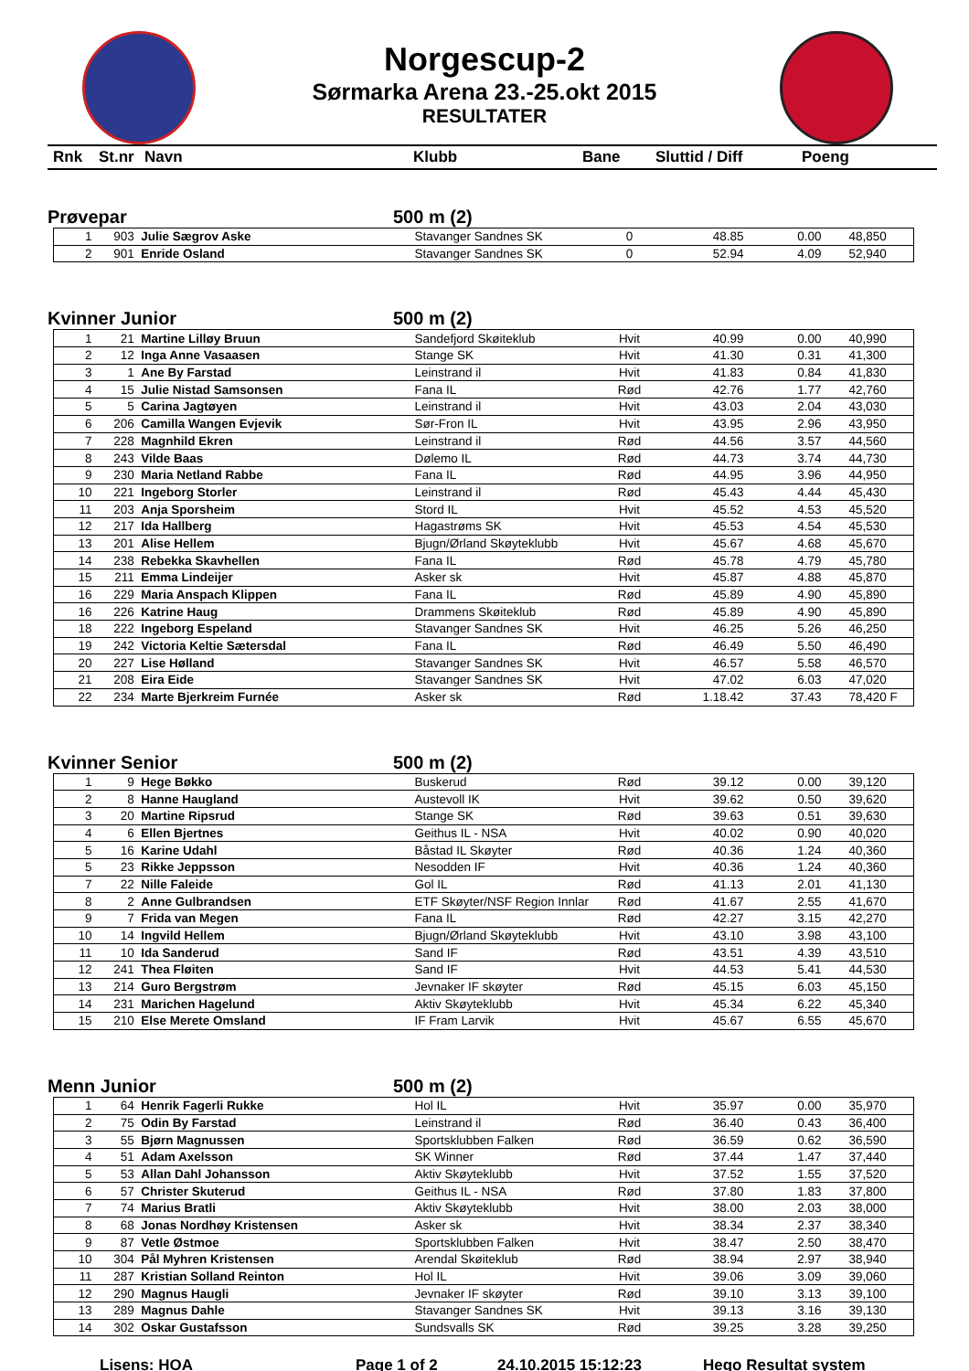Norgescup-2
Sørmarka Arena 23.-25.okt 2015
RESULTATER
Rnk St.nr Navn Klubb Bane Sluttid / Diff Poeng
Prøvepar 500 m (2)
| 1 | 903 | Julie Sægrov Aske | Stavanger Sandnes SK | 0 | 48.85 | 0.00 | 48,850 |
| 2 | 901 | Enride Osland | Stavanger Sandnes SK | 0 | 52.94 | 4.09 | 52,940 |
Kvinner Junior 500 m (2)
| 1 | 21 | Martine Lilløy Bruun | Sandefjord Skøiteklub | Hvit | 40.99 | 0.00 | 40,990 |
| 2 | 12 | Inga Anne Vasaasen | Stange SK | Hvit | 41.30 | 0.31 | 41,300 |
| 3 | 1 | Ane By Farstad | Leinstrand il | Hvit | 41.83 | 0.84 | 41,830 |
| 4 | 15 | Julie Nistad Samsonsen | Fana IL | Rød | 42.76 | 1.77 | 42,760 |
| 5 | 5 | Carina Jagtøyen | Leinstrand il | Hvit | 43.03 | 2.04 | 43,030 |
| 6 | 206 | Camilla Wangen Evjevik | Sør-Fron IL | Hvit | 43.95 | 2.96 | 43,950 |
| 7 | 228 | Magnhild Ekren | Leinstrand il | Rød | 44.56 | 3.57 | 44,560 |
| 8 | 243 | Vilde Baas | Dølemo IL | Rød | 44.73 | 3.74 | 44,730 |
| 9 | 230 | Maria Netland Rabbe | Fana IL | Rød | 44.95 | 3.96 | 44,950 |
| 10 | 221 | Ingeborg Storler | Leinstrand il | Rød | 45.43 | 4.44 | 45,430 |
| 11 | 203 | Anja Sporsheim | Stord IL | Hvit | 45.52 | 4.53 | 45,520 |
| 12 | 217 | Ida Hallberg | Hagastrøms SK | Hvit | 45.53 | 4.54 | 45,530 |
| 13 | 201 | Alise Hellem | Bjugn/Ørland Skøyteklubb | Hvit | 45.67 | 4.68 | 45,670 |
| 14 | 238 | Rebekka Skavhellen | Fana IL | Rød | 45.78 | 4.79 | 45,780 |
| 15 | 211 | Emma Lindeijer | Asker sk | Hvit | 45.87 | 4.88 | 45,870 |
| 16 | 229 | Maria Anspach Klippen | Fana IL | Rød | 45.89 | 4.90 | 45,890 |
| 16 | 226 | Katrine Haug | Drammens Skøiteklub | Rød | 45.89 | 4.90 | 45,890 |
| 18 | 222 | Ingeborg Espeland | Stavanger Sandnes SK | Hvit | 46.25 | 5.26 | 46,250 |
| 19 | 242 | Victoria Keltie Sætersdal | Fana IL | Rød | 46.49 | 5.50 | 46,490 |
| 20 | 227 | Lise Hølland | Stavanger Sandnes SK | Hvit | 46.57 | 5.58 | 46,570 |
| 21 | 208 | Eira Eide | Stavanger Sandnes SK | Hvit | 47.02 | 6.03 | 47,020 |
| 22 | 234 | Marte Bjerkreim Furnée | Asker sk | Rød | 1.18.42 | 37.43 | 78,420 F |
Kvinner Senior 500 m (2)
| 1 | 9 | Hege Bøkko | Buskerud | Rød | 39.12 | 0.00 | 39,120 |
| 2 | 8 | Hanne Haugland | Austevoll IK | Hvit | 39.62 | 0.50 | 39,620 |
| 3 | 20 | Martine Ripsrud | Stange SK | Rød | 39.63 | 0.51 | 39,630 |
| 4 | 6 | Ellen Bjertnes | Geithus IL - NSA | Hvit | 40.02 | 0.90 | 40,020 |
| 5 | 16 | Karine Udahl | Båstad IL Skøyter | Rød | 40.36 | 1.24 | 40,360 |
| 5 | 23 | Rikke Jeppsson | Nesodden IF | Hvit | 40.36 | 1.24 | 40,360 |
| 7 | 22 | Nille Faleide | Gol IL | Rød | 41.13 | 2.01 | 41,130 |
| 8 | 2 | Anne Gulbrandsen | ETF Skøyter/NSF Region Innlar | Rød | 41.67 | 2.55 | 41,670 |
| 9 | 7 | Frida van Megen | Fana IL | Rød | 42.27 | 3.15 | 42,270 |
| 10 | 14 | Ingvild Hellem | Bjugn/Ørland Skøyteklubb | Hvit | 43.10 | 3.98 | 43,100 |
| 11 | 10 | Ida Sanderud | Sand IF | Rød | 43.51 | 4.39 | 43,510 |
| 12 | 241 | Thea Fløiten | Sand IF | Hvit | 44.53 | 5.41 | 44,530 |
| 13 | 214 | Guro Bergstrøm | Jevnaker IF skøyter | Rød | 45.15 | 6.03 | 45,150 |
| 14 | 231 | Marichen Hagelund | Aktiv Skøyteklubb | Hvit | 45.34 | 6.22 | 45,340 |
| 15 | 210 | Else Merete Omsland | IF Fram Larvik | Hvit | 45.67 | 6.55 | 45,670 |
Menn Junior 500 m (2)
| 1 | 64 | Henrik Fagerli Rukke | Hol IL | Hvit | 35.97 | 0.00 | 35,970 |
| 2 | 75 | Odin By Farstad | Leinstrand il | Rød | 36.40 | 0.43 | 36,400 |
| 3 | 55 | Bjørn Magnussen | Sportsklubben Falken | Rød | 36.59 | 0.62 | 36,590 |
| 4 | 51 | Adam Axelsson | SK Winner | Rød | 37.44 | 1.47 | 37,440 |
| 5 | 53 | Allan Dahl Johansson | Aktiv Skøyteklubb | Hvit | 37.52 | 1.55 | 37,520 |
| 6 | 57 | Christer Skuterud | Geithus IL - NSA | Rød | 37.80 | 1.83 | 37,800 |
| 7 | 74 | Marius Bratli | Aktiv Skøyteklubb | Hvit | 38.00 | 2.03 | 38,000 |
| 8 | 68 | Jonas Nordhøy Kristensen | Asker sk | Hvit | 38.34 | 2.37 | 38,340 |
| 9 | 87 | Vetle Østmoe | Sportsklubben Falken | Hvit | 38.47 | 2.50 | 38,470 |
| 10 | 304 | Pål Myhren Kristensen | Arendal Skøiteklub | Rød | 38.94 | 2.97 | 38,940 |
| 11 | 287 | Kristian Solland Reinton | Hol IL | Hvit | 39.06 | 3.09 | 39,060 |
| 12 | 290 | Magnus Haugli | Jevnaker IF skøyter | Rød | 39.10 | 3.13 | 39,100 |
| 13 | 289 | Magnus Dahle | Stavanger Sandnes SK | Hvit | 39.13 | 3.16 | 39,130 |
| 14 | 302 | Oskar Gustafsson | Sundsvalls SK | Rød | 39.25 | 3.28 | 39,250 |
Lisens: HOA Page 1 of 2 24.10.2015 15:12:23 Hego Resultat system